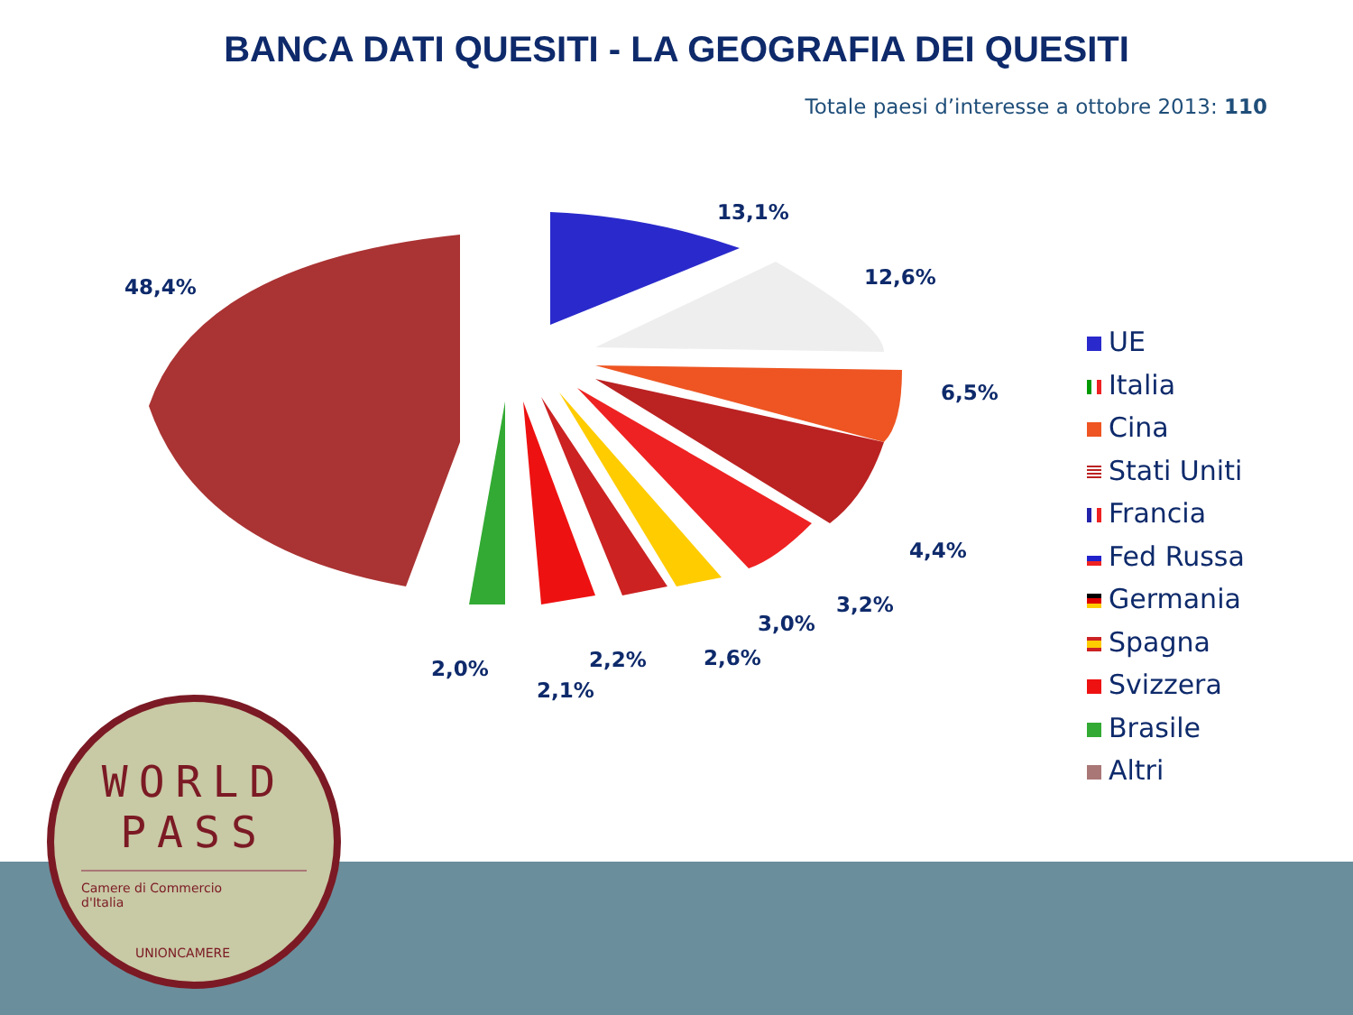BANCA DATI QUESITI - LA GEOGRAFIA DEI QUESITI
Totale paesi d’interesse a ottobre 2013: 110
13,1%
12,6%
6,5%
4,4%
3,2%
3,0%
2,6%
2,2%
2,1%
2,0%
48,4%
UE
Italia
Cina
Stati Uniti
Francia
Fed Russa
Germania
Spagna
Svizzera
Brasile
Altri
WORLD
PASS
Camere di Commercio
d'Italia
UNIONCAMERE